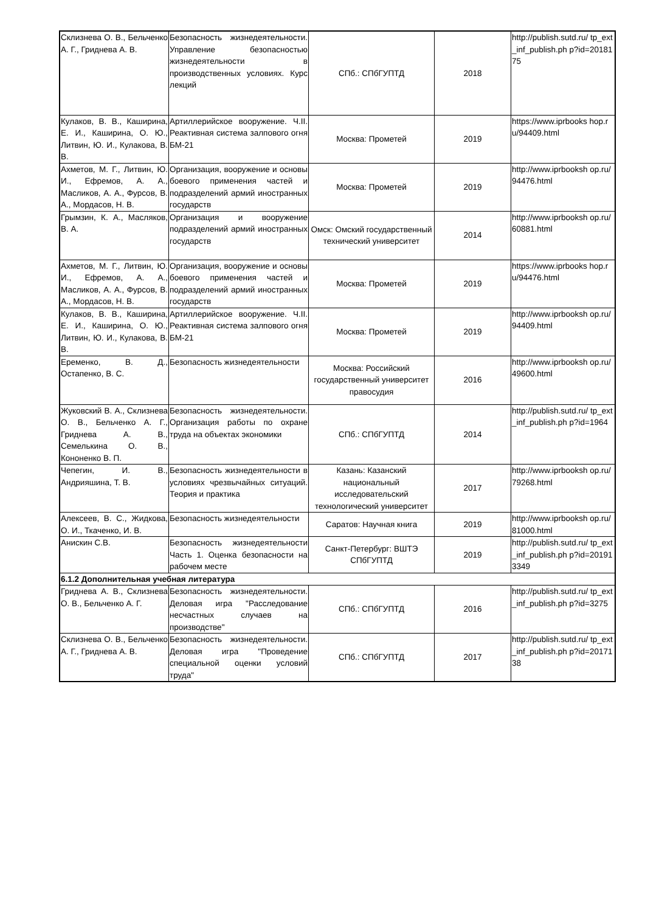| Склизнева О. В., Бельченко А. Г., Гриднева А. В. | Безопасность жизнедеятельности. Управление безопасностью жизнедеятельности в производственных условиях. Курс лекций | СПб.: СПбГУПТД | 2018 | http://publish.sutd.ru/ tp_ext_inf_publish.ph p?id=2018175 |
| Кулаков, В. В., Каширина, Е. И., Каширина, О. Ю., Литвин, Ю. И., Кулакова, В. В. | Артиллерийское вооружение. Ч.II. Реактивная система залпового огня БМ-21 | Москва: Прометей | 2019 | https://www.iprbooks hop.ru/94409.html |
| Ахметов, М. Г., Литвин, Ю. И., Ефремов, А. А., Масликов, А. А., Фурсов, В. А., Мордасов, Н. В. | Организация, вооружение и основы боевого применения частей и подразделений армий иностранных государств | Москва: Прометей | 2019 | http://www.iprbooksh op.ru/94476.html |
| Грымзин, К. А., Масляков, В. А. | Организация и вооружение подразделений армий иностранных государств | Омск: Омский государственный технический университет | 2014 | http://www.iprbooksh op.ru/60881.html |
| Ахметов, М. Г., Литвин, Ю. И., Ефремов, А. А., Масликов, А. А., Фурсов, В. А., Мордасов, Н. В. | Организация, вооружение и основы боевого применения частей и подразделений армий иностранных государств | Москва: Прометей | 2019 | https://www.iprbooks hop.ru/94476.html |
| Кулаков, В. В., Каширина, Е. И., Каширина, О. Ю., Литвин, Ю. И., Кулакова, В. В. | Артиллерийское вооружение. Ч.II. Реактивная система залпового огня БМ-21 | Москва: Прометей | 2019 | http://www.iprbooksh op.ru/94409.html |
| Еременко, В. Д., Остапенко, В. С. | Безопасность жизнедеятельности | Москва: Российский государственный университет правосудия | 2016 | http://www.iprbooksh op.ru/49600.html |
| Жуковский В. А., Склизнева О. В., Бельченко А. Г., Гриднева А. В., Семелькина О. В., Кононенко В. П. | Безопасность жизнедеятельности. Организация работы по охране труда на объектах экономики | СПб.: СПбГУПТД | 2014 | http://publish.sutd.ru/ tp_ext_inf_publish.ph p?id=1964 |
| Чепегин, И. В., Андрияшина, Т. В. | Безопасность жизнедеятельности в условиях чрезвычайных ситуаций. Теория и практика | Казань: Казанский национальный исследовательский технологический университет | 2017 | http://www.iprbooksh op.ru/79268.html |
| Алексеев, В. С., Жидкова, О. И., Ткаченко, И. В. | Безопасность жизнедеятельности | Саратов: Научная книга | 2019 | http://www.iprbooksh op.ru/81000.html |
| Анискин С.В. | Безопасность жизнедеятельности Часть 1. Оценка безопасности на рабочем месте | Санкт-Петербург: ВШТЭ СПбГУПТД | 2019 | http://publish.sutd.ru/ tp_ext_inf_publish.ph p?id=201913349 |
| 6.1.2 Дополнительная учебная литература | | | | |
| Гриднева А. В., Склизнева О. В., Бельченко А. Г. | Безопасность жизнедеятельности. Деловая игра "Расследование несчастных случаев на производстве" | СПб.: СПбГУПТД | 2016 | http://publish.sutd.ru/ tp_ext_inf_publish.ph p?id=3275 |
| Склизнева О. В., Бельченко А. Г., Гриднева А. В. | Безопасность жизнедеятельности. Деловая игра "Проведение специальной оценки условий труда" | СПб.: СПбГУПТД | 2017 | http://publish.sutd.ru/ tp_ext_inf_publish.ph p?id=2017138 |